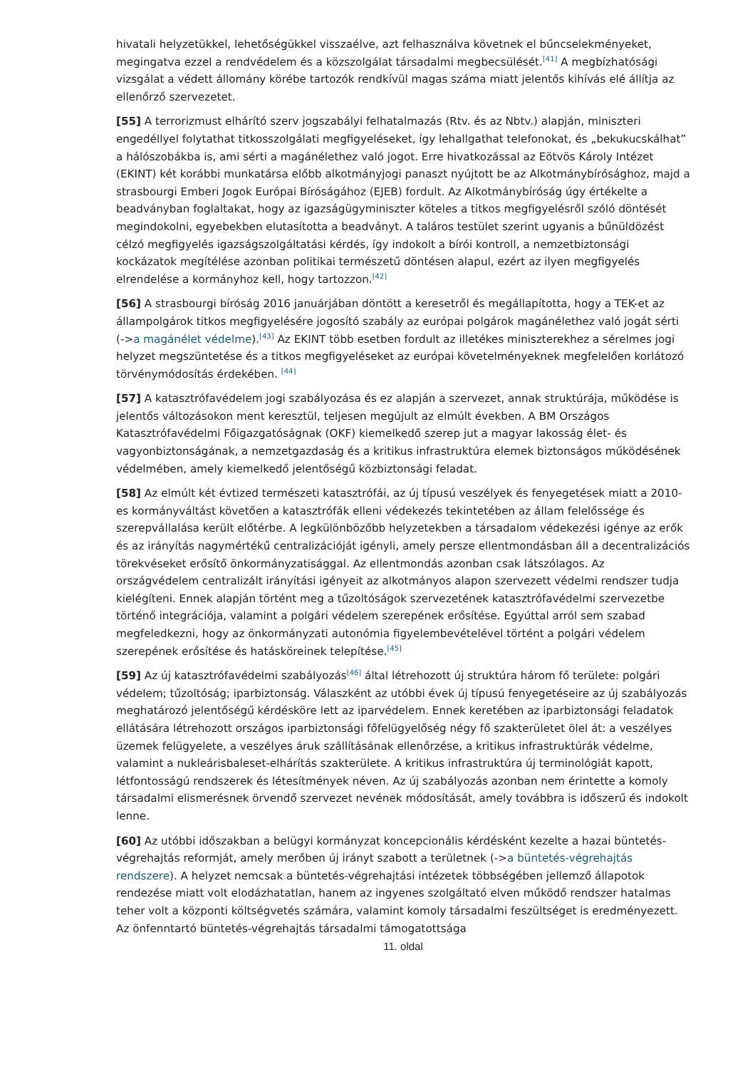hivatali helyzetükkel, lehetőségükkel visszaélve, azt felhasználva követnek el bűncselekményeket, megingatva ezzel a rendvédelem és a közszolgálat társadalmi megbecsülését.<sup>[41]</sup> A megbízhatósági vizsgálat a védett állomány körébe tartozók rendkívül magas száma miatt jelentős kihívás elé állítja az ellenőrző szervezetet.
[55] A terrorizmust elhárító szerv jogszabályi felhatalmazás (Rtv. és az Nbtv.) alapján, miniszteri engedéllyel folytathat titkosszolgálati megfigyeléseket, így lehallgathat telefonokat, és „bekukucskálhat” a hálószobákba is, ami sérti a magánélethez való jogot. Erre hivatkozással az Eötvös Károly Intézet (EKINT) két korábbi munkatársa előbb alkotmányjogi panaszt nyújtott be az Alkotmánybírósághoz, majd a strasbourgi Emberi Jogok Európai Bíróságához (EJEB) fordult. Az Alkotmánybíróság úgy értékelte a beadványban foglaltakat, hogy az igazságügyminiszter köteles a titkos megfigyelésről szóló döntését megindokolni, egyebekben elutasította a beadványt. A taláros testület szerint ugyanis a bűnüldözést célzó megfigyelés igazságszolgáltatási kérdés, így indokolt a bírói kontroll, a nemzetbiztonsági kockázatok megítélése azonban politikai természetű döntésen alapul, ezért az ilyen megfigyelés elrendelése a kormányhoz kell, hogy tartozzon.<sup>[42]</sup>
[56] A strasbourgi bíróság 2016 januárjában döntött a keresetről és megállapította, hogy a TEK-et az állampolgárok titkos megfigyelésére jogosító szabály az európai polgárok magánélethez való jogát sérti (->a magánélet védelme).<sup>[43]</sup> Az EKINT több esetben fordult az illetékes miniszterekhez a sérelmes jogi helyzet megszüntetése és a titkos megfigyeléseket az európai követelményeknek megfelelően korlátozó törvénymódosítás érdekében. <sup>[44]</sup>
[57] A katasztrófavédelem jogi szabályozása és ez alapján a szervezet, annak struktúrája, működése is jelentős változásokon ment keresztül, teljesen megújult az elmúlt években. A BM Országos Katasztrófavédelmi Főigazgatóságnak (OKF) kiemelkedő szerep jut a magyar lakosság élet- és vagyonbiztonságának, a nemzetgazdaság és a kritikus infrastruktúra elemek biztonságos működésének védelmében, amely kiemelkedő jelentőségű közbiztonsági feladat.
[58] Az elmúlt két évtized természeti katasztrófái, az új típusú veszélyek és fenyegetések miatt a 2010-es kormányváltást követően a katasztrófák elleni védekezés tekintetében az állam felelőssége és szerepvállalása került előtérbe. A legkülönbözőbb helyzetekben a társadalom védekezési igénye az erők és az irányítás nagymértékű centralizációját igényli, amely persze ellentmondásban áll a decentralizációs törekvéseket erősítő önkormányzatisággal. Az ellentmondás azonban csak látszólagos. Az országvédelem centralizált irányítási igényeit az alkotmányos alapon szervezett védelmi rendszer tudja kielégíteni. Ennek alapján történt meg a tűzoltóságok szervezetének katasztrófavédelmi szervezetbe történő integrációja, valamint a polgári védelem szerepének erősítése. Egyúttal arról sem szabad megfeledkezni, hogy az önkormányzati autonómia figyelembevételével történt a polgári védelem szerepének erősítése és hatásköreinek telepítése.<sup>[45]</sup>
[59] Az új katasztrófavédelmi szabályozás<sup>[46]</sup> által létrehozott új struktúra három fő területe: polgári védelem; tűzoltóság; iparbiztonság. Válaszként az utóbbi évek új típusú fenyegetéseire az új szabályozás meghatározó jelentőségű kérdésköre lett az iparvédelem. Ennek keretében az iparbiztonsági feladatok ellátására létrehozott országos iparbiztonsági főfelügyelőség négy fő szakterületet ölel át: a veszélyes üzemek felügyelete, a veszélyes áruk szállításának ellenőrzése, a kritikus infrastruktúrák védelme, valamint a nukleárisbaleset-elhárítás szakterülete. A kritikus infrastruktúra új terminológiát kapott, létfontosságú rendszerek és létesítmények néven. Az új szabályozás azonban nem érintette a komoly társadalmi elismerésnek örvendő szervezet nevének módosítását, amely továbbra is időszerű és indokolt lenne.
[60] Az utóbbi időszakban a belügyi kormányzat koncepcionális kérdésként kezelte a hazai büntetés-végrehajtás reformját, amely merőben új irányt szabott a területnek (->a büntetés-végrehajtás rendszere). A helyzet nemcsak a büntetés-végrehajtási intézetek többségében jellemző állapotok rendezése miatt volt elodázhatatlan, hanem az ingyenes szolgáltató elven működő rendszer hatalmas teher volt a központi költségvetés számára, valamint komoly társadalmi feszültséget is eredményezett. Az önfenntartó büntetés-végrehajtás társadalmi támogatottsága
11. oldal